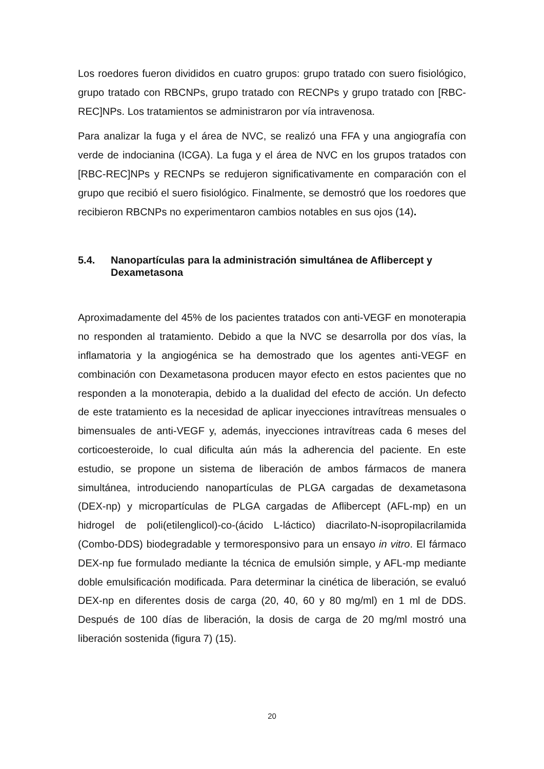Los roedores fueron divididos en cuatro grupos: grupo tratado con suero fisiológico, grupo tratado con RBCNPs, grupo tratado con RECNPs y grupo tratado con [RBC-REC]NPs. Los tratamientos se administraron por vía intravenosa.
Para analizar la fuga y el área de NVC, se realizó una FFA y una angiografía con verde de indocianina (ICGA). La fuga y el área de NVC en los grupos tratados con [RBC-REC]NPs y RECNPs se redujeron significativamente en comparación con el grupo que recibió el suero fisiológico. Finalmente, se demostró que los roedores que recibieron RBCNPs no experimentaron cambios notables en sus ojos (14).
5.4. Nanopartículas para la administración simultánea de Aflibercept y Dexametasona
Aproximadamente del 45% de los pacientes tratados con anti-VEGF en monoterapia no responden al tratamiento. Debido a que la NVC se desarrolla por dos vías, la inflamatoria y la angiogénica se ha demostrado que los agentes anti-VEGF en combinación con Dexametasona producen mayor efecto en estos pacientes que no responden a la monoterapia, debido a la dualidad del efecto de acción. Un defecto de este tratamiento es la necesidad de aplicar inyecciones intravítreas mensuales o bimensuales de anti-VEGF y, además, inyecciones intravítreas cada 6 meses del corticoesteroide, lo cual dificulta aún más la adherencia del paciente. En este estudio, se propone un sistema de liberación de ambos fármacos de manera simultánea, introduciendo nanopartículas de PLGA cargadas de dexametasona (DEX-np) y micropartículas de PLGA cargadas de Aflibercept (AFL-mp) en un hidrogel de poli(etilenglicol)-co-(ácido L-láctico) diacrilato-N-isopropilacrilamida (Combo-DDS) biodegradable y termoresponsivo para un ensayo in vitro. El fármaco DEX-np fue formulado mediante la técnica de emulsión simple, y AFL-mp mediante doble emulsificación modificada. Para determinar la cinética de liberación, se evaluó DEX-np en diferentes dosis de carga (20, 40, 60 y 80 mg/ml) en 1 ml de DDS. Después de 100 días de liberación, la dosis de carga de 20 mg/ml mostró una liberación sostenida (figura 7) (15).
20